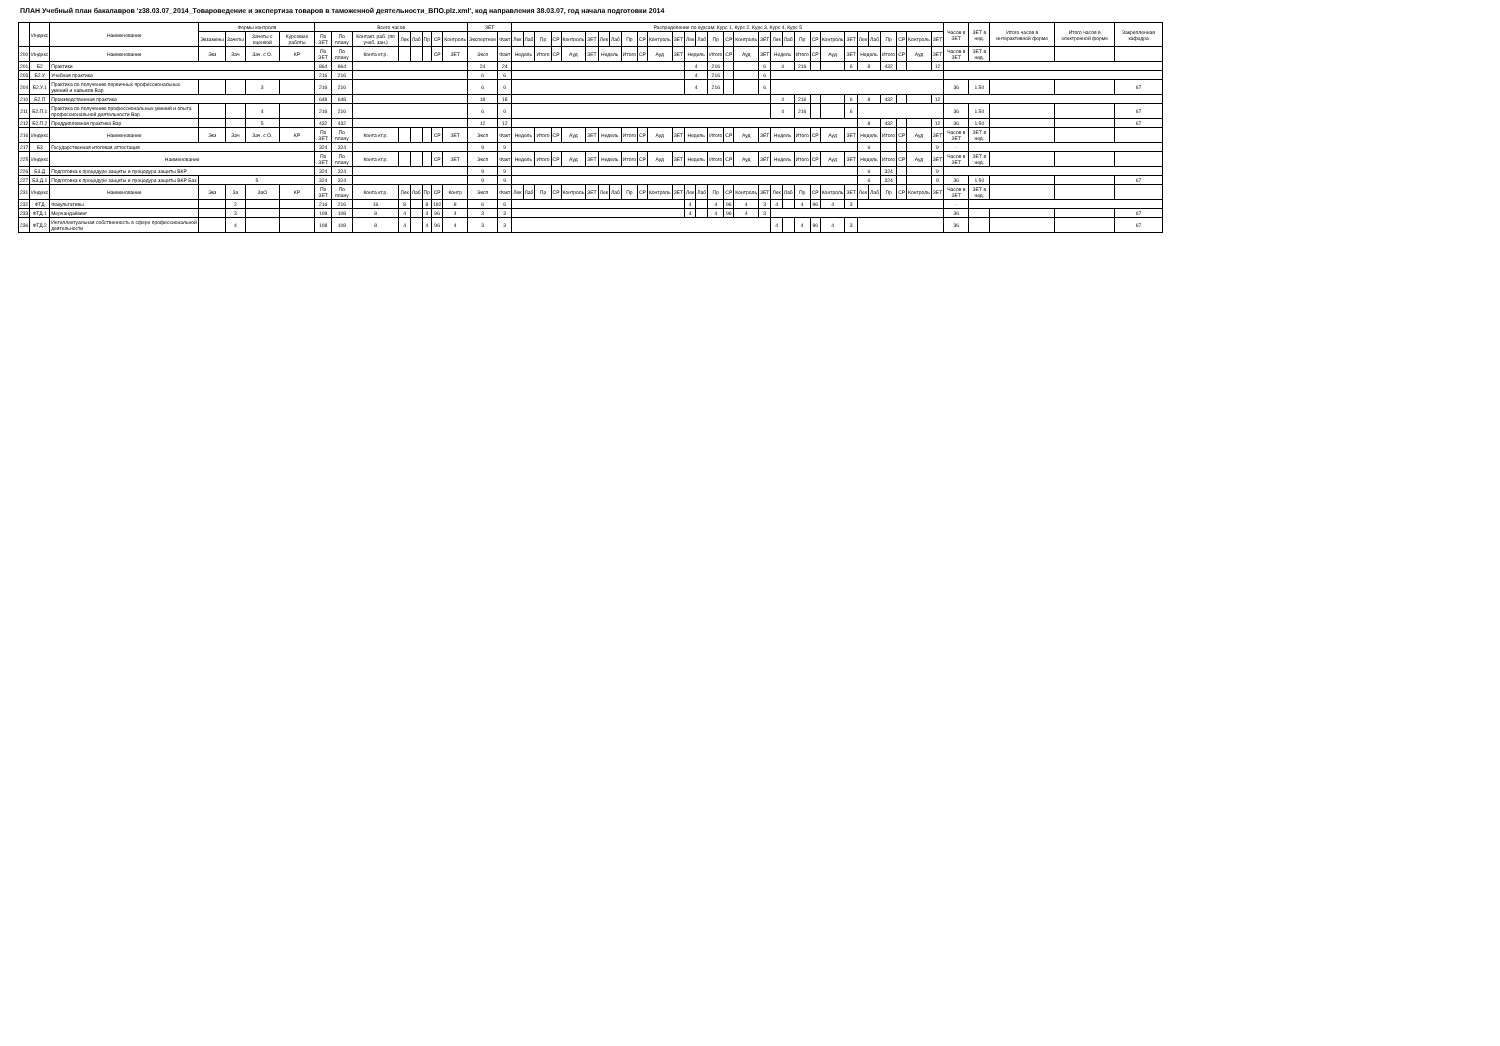ПЛАН Учебный план бакалавров 'z38.03.07_2014_Товароведение и экспертиза товаров в таможенной деятельности_ВПО.plz.xml', код направления 38.03.07, год начала подготовки 2014
| | Индекс | Наименование | Формы контроля | | | | Всего часов | | | | | | | | ЗЕТ | | Распределение по курсам: Курс 1, Курс 2, Курс 3, Курс 4, Курс 5 | | | | | | | | | | | | | | | | | | | | | | | | | | | | | | Часов в ЗЕТ | ЗЕТ в нед. | Итого часов в интерактивной форме | Итого часов в электронной форме | Закрепленная кафедра |
| --- | --- | --- | --- | --- | --- | --- | --- | --- | --- | --- | --- | --- | --- | --- | --- | --- | --- | --- | --- | --- | --- | --- | --- | --- | --- | --- | --- | --- | --- | --- | --- | --- | --- | --- | --- | --- | --- | --- | --- | --- | --- | --- | --- | --- | --- | --- | --- | --- | --- | --- | --- |
| | | | Экзамены | Зачеты | Зачеты с оценкой | Курсовые работы | По ЗЕТ | По плану | Контакт. раб. (по учеб. зан.) | Лек | Лаб | Пр | СР | Контроль | Экспертное | Факт | Лек | Лаб | Пр | СР | Контроль | ЗЕТ | Лек | Лаб | Пр | СР | Контроль | ЗЕТ | Лек | Лаб | Пр | СР | Контроль | ЗЕТ | Лек | Лаб | Пр | СР | Контроль | ЗЕТ | Лек | Лаб | Пр | СР | Контроль | ЗЕТ | | | | | |
| 200 | Индекс | Наименование | Экз | Зач | Зач. с О. | КР | По ЗЕТ | По плану | Конта кт.р. | | | | СР | ЗЕТ | Эксп | Факт | Недель | | Итого | СР | Ауд | ЗЕТ | Недель | | Итого | СР | Ауд | ЗЕТ | Недель | | Итого | СР | Ауд | ЗЕТ | Недель | | Итого | СР | Ауд | ЗЕТ | Недель | | Итого | СР | Ауд | ЗЕТ | Часов в ЗЕТ | ЗЕТ в нед. | | | |
| 201 | Б2 | Практики | | | | | 864 | 864 | | | | | | | 24 | 24 | | | | | | | | | | | | | 4 | | 216 | | | 6 | 4 | | 216 | | | 6 | 8 | | 432 | | | 12 | | | | | |
| 203 | Б2.У | Учебная практика | | | | | 216 | 216 | | | | | | | 6 | 6 | | | | | | | | | | | | | 4 | | 216 | | | 6 | | | | | | | | | | | | | | | | | |
| 204 | Б2.У.1 | Практика по получению первичных профессиональных умений и навыков Вар | | | 3 | | 216 | 216 | | | | | | | 6 | 6 | | | | | | | | | | | | | 4 | | 216 | | | 6 | | | | | | | | | | | | | 36 | 1.50 | | | 67 |
| 210 | Б2.П | Производственная практика | | | | | 648 | 648 | | | | | | | 18 | 18 | | | | | | | | | | | | | | | | | | | 4 | | 216 | | | 6 | 8 | | 432 | | | 12 | | | | | |
| 211 | Б2.П.1 | Практика по получению профессиональных умений и опыта профессиональной деятельности Вар | | | 4 | | 216 | 216 | | | | | | | 6 | 6 | | | | | | | | | | | | | | | | | | | 4 | | 216 | | | 6 | | | | | | | 36 | 1.50 | | | 67 |
| 212 | Б2.П.2 | Преддипломная практика Вар | | | 5 | | 432 | 432 | | | | | | | 12 | 12 | | | | | | | | | | | | | | | | | | | | | | | | | 8 | | 432 | | | 12 | 36 | 1.50 | | | 67 |
| 216 | Индекс | Наименование | Экз | Зач | Зач. с О. | КР | По ЗЕТ | По плану | Конта кт.р. | | | | СР | ЗЕТ | Эксп | Факт | Недель | | Итого | СР | Ауд | ЗЕТ | Недель | | Итого | СР | Ауд | ЗЕТ | Недель | | Итого | СР | Ауд | ЗЕТ | Недель | | Итого | СР | Ауд | ЗЕТ | Недель | | Итого | СР | Ауд | ЗЕТ | Часов в ЗЕТ | ЗЕТ в нед. | | | |
| 217 | Б3 | Государственная итоговая аттестация | | | | | 324 | 324 | | | | | | | 9 | 9 | | | | | | | | | | | | | | | | | | | | | | | | | 6 | | | | | 9 | - | | | | |
| 225 | Индекс | Наименование | | | | | По ЗЕТ | По плану | Конта кт.р. | | | | СР | ЗЕТ | Эксп | Факт | Недель | | Итого | СР | Ауд | ЗЕТ | Недель | | Итого | СР | Ауд | ЗЕТ | Недель | | Итого | СР | Ауд | ЗЕТ | Недель | | Итого | СР | Ауд | ЗЕТ | Недель | | Итого | СР | Ауд | ЗЕТ | Часов в ЗЕТ | ЗЕТ в нед. | | | |
| 226 | Б3.Д | Подготовка к процедуре защиты и процедура защиты ВКР | | | | | 324 | 324 | | | | | | | 9 | 9 | | | | | | | | | | | | | | | | | | | | | | | | | 6 | | 324 | | | 9 | | | | | |
| 227 | Б3.Д.1 | Подготовка к процедуре защиты и процедура защиты ВКР Баз | 5 | | | | 324 | 324 | | | | | | | 9 | 9 | | | | | | | | | | | | | | | | | | | | | | | | | 6 | | 324 | | | 9 | 36 | 1.50 | | | 67 |
| 231 | Индекс | Наименование | Экз | За | ЗаО | КР | По ЗЕТ | По плану | Конта кт.р. | Лек | Лаб | Пр | СР | Контр | Эксп | Факт | Лек | Лаб | Пр | СР | Контроль | ЗЕТ | Лек | Лаб | Пр | СР | Контроль | ЗЕТ | Лек | Лаб | Пр | СР | Контроль | ЗЕТ | Лек | Лаб | Пр | СР | Контроль | ЗЕТ | Лек | Лаб | Пр | СР | Контроль | ЗЕТ | Часов в ЗЕТ | ЗЕТ в нед. | | | |
| 232 | ФТД | Факультативы | | 2 | | | 216 | 216 | 16 | 8 | | 8 | 192 | 8 | 6 | 6 | | | | | | | | | | | | | 4 | | 4 | 96 | 4 | 3 | 4 | | 4 | 96 | 4 | 3 | | | | | | | - | | | | |
| 233 | ФТД.1 | Мерчандайзинг | | 3 | | | 108 | 108 | 8 | 4 | | 4 | 96 | 4 | 3 | 3 | | | | | | | | | | | | | 4 | | 4 | 96 | 4 | 3 | | | | | | | | | | | | | 36 | | | | 67 |
| 236 | ФТД.2 | Интеллектуальная собственность в сфере профессиональной деятельности | | 4 | | | 108 | 108 | 8 | 4 | | 4 | 96 | 4 | 3 | 3 | | | | | | | | | | | | | | | | | | | 4 | | 4 | 96 | 4 | 3 | | | | | | | 36 | | | | 67 |